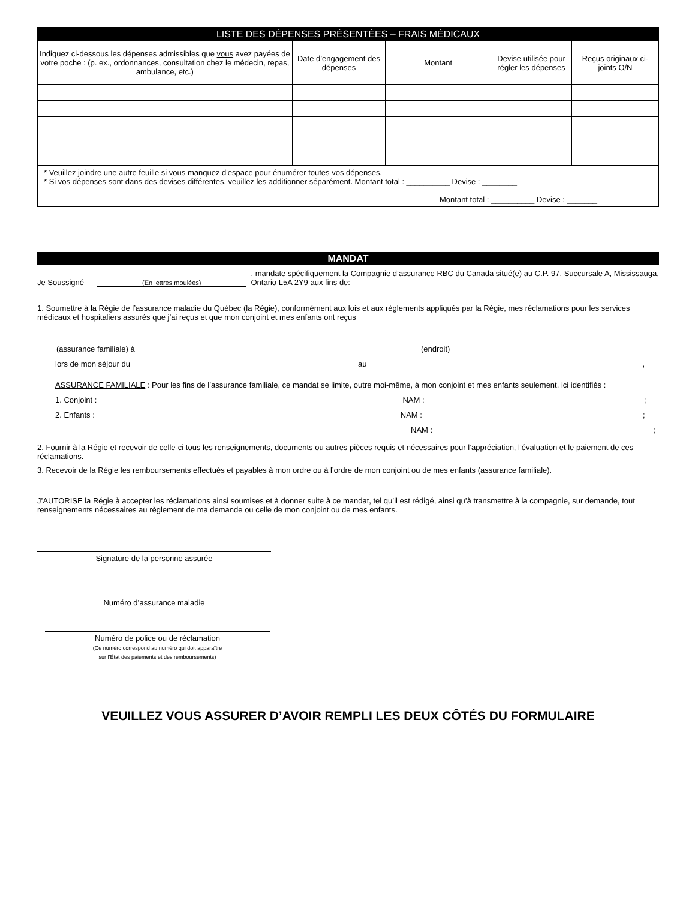| LISTE DES DÉPENSES PRÉSENTÉES – FRAIS MÉDICAUX | | | | |
| --- | --- | --- | --- | --- |
| Indiquez ci-dessous les dépenses admissibles que vous avez payées de votre poche : (p. ex., ordonnances, consultation chez le médecin, repas, ambulance, etc.) | Date d’engagement des dépenses | Montant | Devise utilisée pour régler les dépenses | Reçus originaux ci-joints O/N |
| * Veuillez joindre une autre feuille si vous manquez d'espace pour énumérer toutes vos dépenses. * Si vos dépenses sont dans des devises différentes, veuillez les additionner séparément. Montant total : __________ Devise : ________ Montant total : __________ Devise : _______ | | | | |
MANDAT
Je Soussigné (En lettres moulées), mandate spécifiquement la Compagnie d’assurance RBC du Canada situé(e) au C.P. 97, Succursale A, Mississauga, Ontario L5A 2Y9 aux fins de:
1. Soumettre à la Régie de l’assurance maladie du Québec (la Régie), conformément aux lois et aux règlements appliqués par la Régie, mes réclamations pour les services médicaux et hospitaliers assurés que j’ai reçus et que mon conjoint et mes enfants ont reçus
(assurance familiale) à (endroit)
lors de mon séjour du au ,
ASSURANCE FAMILIALE : Pour les fins de l’assurance familiale, ce mandat se limite, outre moi-même, à mon conjoint et mes enfants seulement, ici identifiés :
1. Conjoint : NAM : ;
2. Enfants : NAM : ;
NAM : ;
2. Fournir à la Régie et recevoir de celle-ci tous les renseignements, documents ou autres pièces requis et nécessaires pour l’appréciation, l’évaluation et le paiement de ces réclamations.
3. Recevoir de la Régie les remboursements effectués et payables à mon ordre ou à l’ordre de mon conjoint ou de mes enfants (assurance familiale).
J’AUTORISE la Régie à accepter les réclamations ainsi soumises et à donner suite à ce mandat, tel qu’il est rédigé, ainsi qu’à transmettre à la compagnie, sur demande, tout renseignements nécessaires au règlement de ma demande ou celle de mon conjoint ou de mes enfants.
Signature de la personne assurée
Numéro d’assurance maladie
Numéro de police ou de réclamation
(Ce numéro correspond au numéro qui doit apparaître
sur l’État des paiements et des remboursements)
VEUILLEZ VOUS ASSURER D’AVOIR REMPLI LES DEUX CÔTÉS DU FORMULAIRE